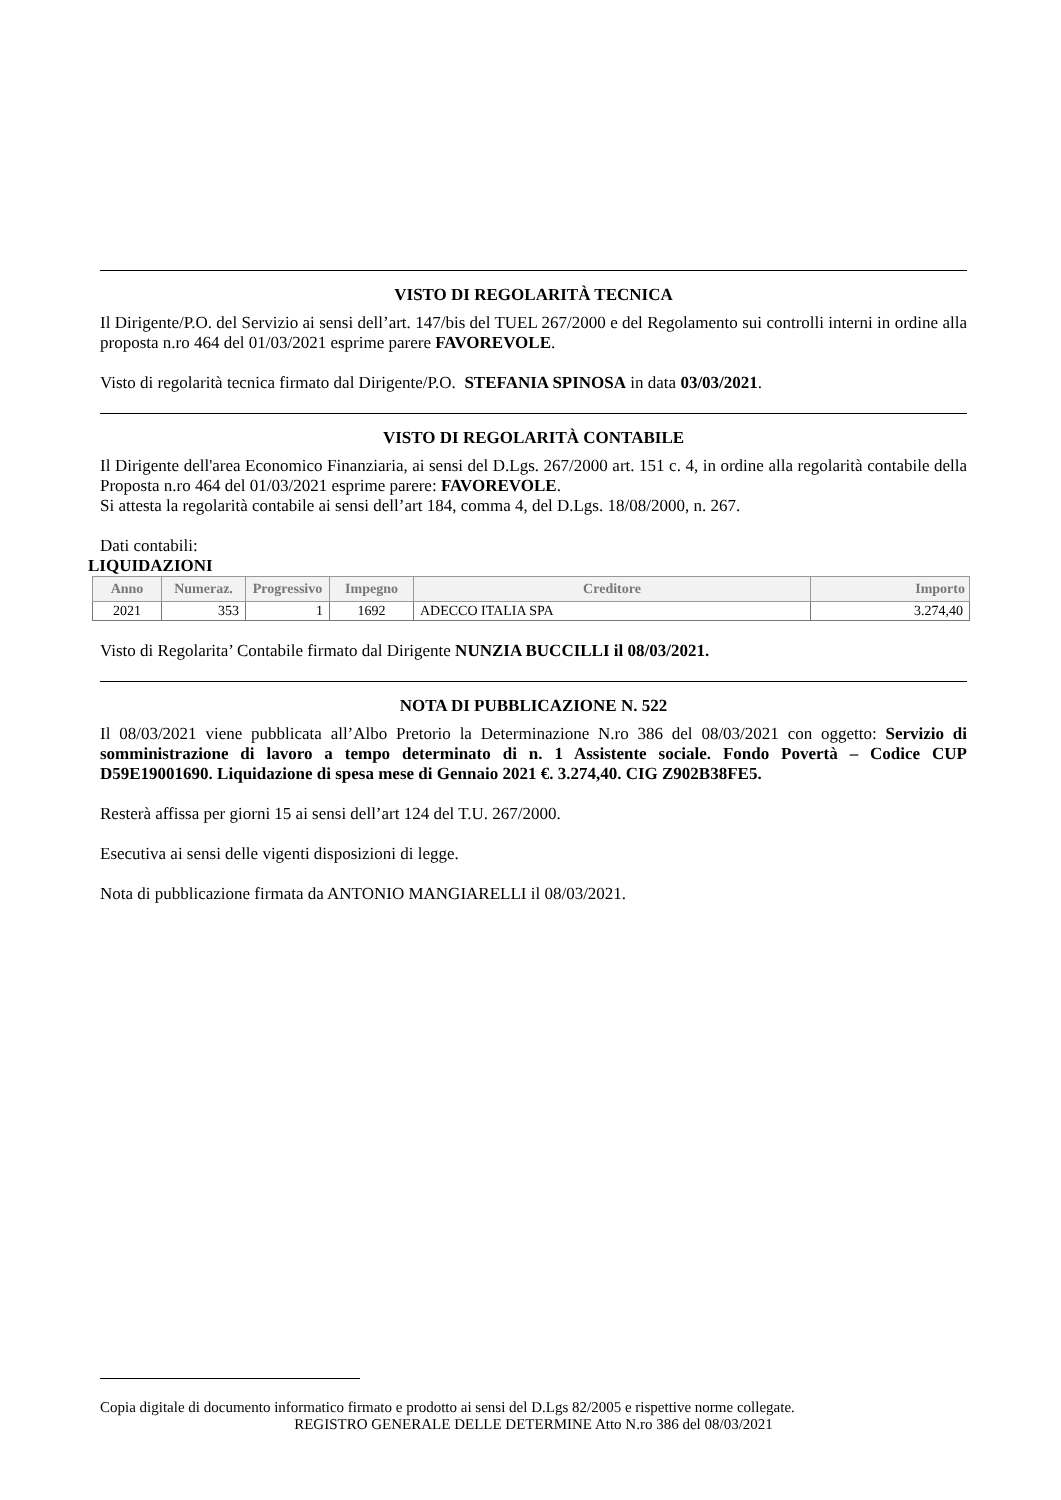VISTO DI REGOLARITÀ TECNICA
Il Dirigente/P.O. del Servizio ai sensi dell’art. 147/bis del TUEL 267/2000 e del Regolamento sui controlli interni in ordine alla proposta n.ro 464 del 01/03/2021 esprime parere FAVOREVOLE.
Visto di regolarità tecnica firmato dal Dirigente/P.O. STEFANIA SPINOSA in data 03/03/2021.
VISTO DI REGOLARITÀ CONTABILE
Il Dirigente dell'area Economico Finanziaria, ai sensi del D.Lgs. 267/2000 art. 151 c. 4, in ordine alla regolarità contabile della Proposta n.ro 464 del 01/03/2021 esprime parere: FAVOREVOLE.
Si attesta la regolarità contabile ai sensi dell’art 184, comma 4, del D.Lgs. 18/08/2000, n. 267.
Dati contabili:
LIQUIDAZIONI
| Anno | Numeraz. | Progressivo | Impegno | Creditore | Importo |
| --- | --- | --- | --- | --- | --- |
| 2021 | 353 | 1 | 1692 | ADECCO ITALIA SPA | 3.274,40 |
Visto di Regolarita’ Contabile firmato dal Dirigente NUNZIA BUCCILLI il 08/03/2021.
NOTA DI PUBBLICAZIONE N. 522
Il 08/03/2021 viene pubblicata all’Albo Pretorio la Determinazione N.ro 386 del 08/03/2021 con oggetto: Servizio di somministrazione di lavoro a tempo determinato di n. 1 Assistente sociale. Fondo Povertà – Codice CUP D59E19001690. Liquidazione di spesa mese di Gennaio 2021 €. 3.274,40. CIG Z902B38FE5.
Resterà affissa per giorni 15 ai sensi dell’art 124 del T.U. 267/2000.
Esecutiva ai sensi delle vigenti disposizioni di legge.
Nota di pubblicazione firmata da ANTONIO MANGIARELLI il 08/03/2021.
Copia digitale di documento informatico firmato e prodotto ai sensi del D.Lgs 82/2005 e rispettive norme collegate.
REGISTRO GENERALE DELLE DETERMINE Atto N.ro 386 del 08/03/2021